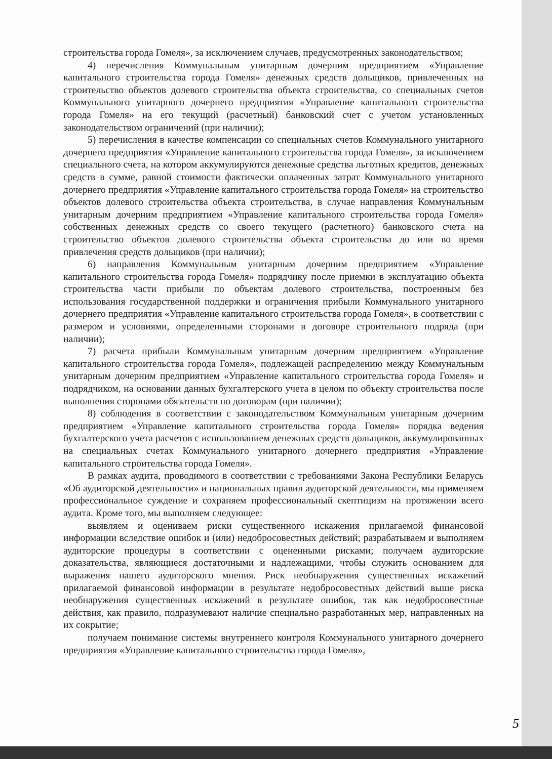строительства города Гомеля», за исключением случаев, предусмотренных законодательством;
4) перечисления Коммунальным унитарным дочерним предприятием «Управление капитального строительства города Гомеля» денежных средств дольщиков, привлеченных на строительство объектов долевого строительства объекта строительства, со специальных счетов Коммунального унитарного дочернего предприятия «Управление капитального строительства города Гомеля» на его текущий (расчетный) банковский счет с учетом установленных законодательством ограничений (при наличии);
5) перечисления в качестве компенсации со специальных счетов Коммунального унитарного дочернего предприятия «Управление капитального строительства города Гомеля», за исключением специального счета, на котором аккумулируются денежные средства льготных кредитов, денежных средств в сумме, равной стоимости фактически оплаченных затрат Коммунального унитарного дочернего предприятия «Управление капитального строительства города Гомеля» на строительство объектов долевого строительства объекта строительства, в случае направления Коммунальным унитарным дочерним предприятием «Управление капитального строительства города Гомеля» собственных денежных средств со своего текущего (расчетного) банковского счета на строительство объектов долевого строительства объекта строительства до или во время привлечения средств дольщиков (при наличии);
6) направления Коммунальным унитарным дочерним предприятием «Управление капитального строительства города Гомеля» подрядчику после приемки в эксплуатацию объекта строительства части прибыли по объектам долевого строительства, построенным без использования государственной поддержки и ограничения прибыли Коммунального унитарного дочернего предприятия «Управление капитального строительства города Гомеля», в соответствии с размером и условиями, определенными сторонами в договоре строительного подряда (при наличии);
7) расчета прибыли Коммунальным унитарным дочерним предприятием «Управление капитального строительства города Гомеля», подлежащей распределению между Коммунальным унитарным дочерним предприятием «Управление капитального строительства города Гомеля» и подрядчиком, на основании данных бухгалтерского учета в целом по объекту строительства после выполнения сторонами обязательств по договорам (при наличии);
8) соблюдения в соответствии с законодательством Коммунальным унитарным дочерним предприятием «Управление капитального строительства города Гомеля» порядка ведения бухгалтерского учета расчетов с использованием денежных средств дольщиков, аккумулированных на специальных счетах Коммунального унитарного дочернего предприятия «Управление капитального строительства города Гомеля».
В рамках аудита, проводимого в соответствии с требованиями Закона Республики Беларусь «Об аудиторской деятельности» и национальных правил аудиторской деятельности, мы применяем профессиональное суждение и сохраняем профессиональный скептицизм на протяжении всего аудита. Кроме того, мы выполняем следующее:
выявляем и оцениваем риски существенного искажения прилагаемой финансовой информации вследствие ошибок и (или) недобросовестных действий; разрабатываем и выполняем аудиторские процедуры в соответствии с оцененными рисками; получаем аудиторские доказательства, являющиеся достаточными и надлежащими, чтобы служить основанием для выражения нашего аудиторского мнения. Риск необнаружения существенных искажений прилагаемой финансовой информации в результате недобросовестных действий выше риска необнаружения существенных искажений в результате ошибок, так как недобросовестные действия, как правило, подразумевают наличие специально разработанных мер, направленных на их сокрытие;
получаем понимание системы внутреннего контроля Коммунального унитарного дочернего предприятия «Управление капитального строительства города Гомеля»,
5